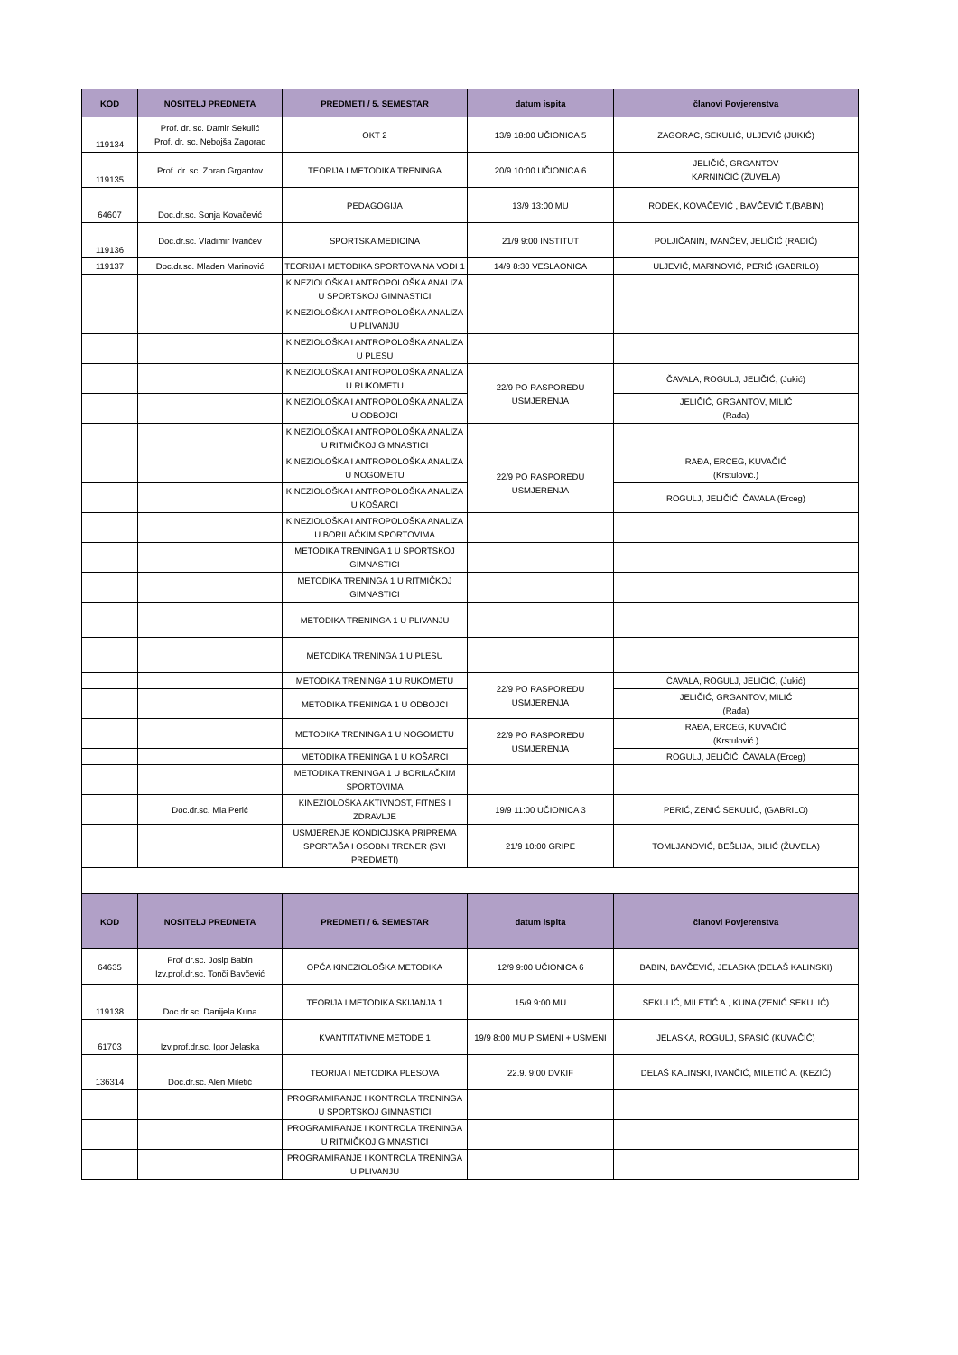| KOD | NOSITELJ PREDMETA | PREDMETI / 5. SEMESTAR | datum ispita | članovi Povjerenstva |
| --- | --- | --- | --- | --- |
| 119134 | Prof. dr. sc. Damir Sekulić Prof. dr. sc. Nebojša Zagorac | OKT 2 | 13/9 18:00 UČIONICA 5 | ZAGORAC, SEKULIĆ, ULJEVIĆ (JUKIĆ) |
| 119135 | Prof. dr. sc. Zoran Grgantov | TEORIJA I METODIKA TRENINGA | 20/9 10:00 UČIONICA 6 | JELIČIĆ, GRGANTOV KARNINČIĆ (ŽUVELA) |
| 64607 | Doc.dr.sc. Sonja Kovačević | PEDAGOGIJA | 13/9 13:00 MU | RODEK, KOVAČEVIĆ , BAVČEVIĆ T.(BABIN) |
| 119136 | Doc.dr.sc. Vladimir Ivančev | SPORTSKA MEDICINA | 21/9 9:00 INSTITUT | POLJIČANIN, IVANČEV, JELIČIĆ (RADIĆ) |
| 119137 | Doc.dr.sc. Mladen Marinović | TEORIJA I METODIKA SPORTOVA NA VODI 1 | 14/9 8:30 VESLAONICA | ULJEVIĆ, MARINOVIĆ, PERIĆ (GABRILO) |
| | | KINEZIOLOŠKA I ANTROPOLOŠKA ANALIZA U SPORTSKOJ GIMNASTICI | | |
| | | KINEZIOLOŠKA I ANTROPOLOŠKA ANALIZA U PLIVANJU | | |
| | | KINEZIOLOŠKA I ANTROPOLOŠKA ANALIZA U PLESU | | |
| | | KINEZIOLOŠKA I ANTROPOLOŠKA ANALIZA U RUKOMETU | 22/9 PO RASPOREDU USMJERENJA | ČAVALA, ROGULJ, JELIČIĆ, (Jukić) |
| | | KINEZIOLOŠKA I ANTROPOLOŠKA ANALIZA U ODBOJCI | | JELIČIĆ, GRGANTOV, MILIĆ (Rađa) |
| | | KINEZIOLOŠKA I ANTROPOLOŠKA ANALIZA U RITMIČKOJ GIMNASTICI | | |
| | | KINEZIOLOŠKA I ANTROPOLOŠKA ANALIZA U NOGOMETU | 22/9 PO RASPOREDU USMJERENJA | RAĐA, ERCEG, KUVAČIĆ (Krstulović.) |
| | | KINEZIOLOŠKA I ANTROPOLOŠKA ANALIZA U KOŠARCI | | ROGULJ, JELIČIĆ, ČAVALA (Erceg) |
| | | KINEZIOLOŠKA I ANTROPOLOŠKA ANALIZA U BORILAČKIM SPORTOVIMA | | |
| | | METODIKA TRENINGA 1 U SPORTSKOJ GIMNASTICI | | |
| | | METODIKA TRENINGA 1 U RITMIČKOJ GIMNASTICI | | |
| | | METODIKA TRENINGA 1 U PLIVANJU | | |
| | | METODIKA TRENINGA 1 U PLESU | | |
| | | METODIKA TRENINGA 1 U RUKOMETU | 22/9 PO RASPOREDU USMJERENJA | ČAVALA, ROGULJ, JELIČIĆ, (Jukić) |
| | | METODIKA TRENINGA 1 U ODBOJCI | | JELIČIĆ, GRGANTOV, MILIĆ (Rađa) |
| | | METODIKA TRENINGA 1 U NOGOMETU | 22/9 PO RASPOREDU USMJERENJA | RAĐA, ERCEG, KUVAČIĆ (Krstulović.) |
| | | METODIKA TRENINGA 1 U KOŠARCI | | ROGULJ, JELIČIĆ, ČAVALA (Erceg) |
| | | METODIKA TRENINGA 1 U BORILAČKIM SPORTOVIMA | | |
| | Doc.dr.sc. Mia Perić | KINEZIOLOŠKA AKTIVNOST, FITNES I ZDRAVLJE | 19/9 11:00 UČIONICA 3 | PERIĆ, ZENIĆ SEKULIĆ, (GABRILO) |
| | | USMJERENJE KONDICIJSKA PRIPREMA SPORTAŠA I OSOBNI TRENER (SVI PREDMETI) | 21/9 10:00 GRIPE | TOMLJANOVIĆ, BEŠLIJA, BILIĆ (ŽUVELA) |
| KOD | NOSITELJ PREDMETA | PREDMETI / 6. SEMESTAR | datum ispita | članovi Povjerenstva |
| 64635 | Prof dr.sc. Josip Babin Izv.prof.dr.sc. Tonči Bavčević | OPĆA KINEZIOLOŠKA METODIKA | 12/9 9:00 UČIONICA 6 | BABIN, BAVČEVIĆ, JELASKA (DELAŠ KALINSKI) |
| 119138 | Doc.dr.sc. Danijela Kuna | TEORIJA I METODIKA SKIJANJA 1 | 15/9 9:00 MU | SEKULIĆ, MILETIĆ A., KUNA (ZENIĆ SEKULIĆ) |
| 61703 | Izv.prof.dr.sc. Igor Jelaska | KVANTITATIVNE METODE 1 | 19/9 8:00 MU PISMENI + USMENI | JELASKA, ROGULJ, SPASIĆ (KUVAČIĆ) |
| 136314 | Doc.dr.sc. Alen Miletić | TEORIJA I METODIKA PLESOVA | 22.9. 9:00 DVKIF | DELAŠ KALINSKI, IVANČIĆ, MILETIĆ A. (KEZIĆ) |
| | | PROGRAMIRANJE I KONTROLA TRENINGA U SPORTSKOJ GIMNASTICI | | |
| | | PROGRAMIRANJE I KONTROLA TRENINGA U RITMIČKOJ GIMNASTICI | | |
| | | PROGRAMIRANJE I KONTROLA TRENINGA U PLIVANJU | | |